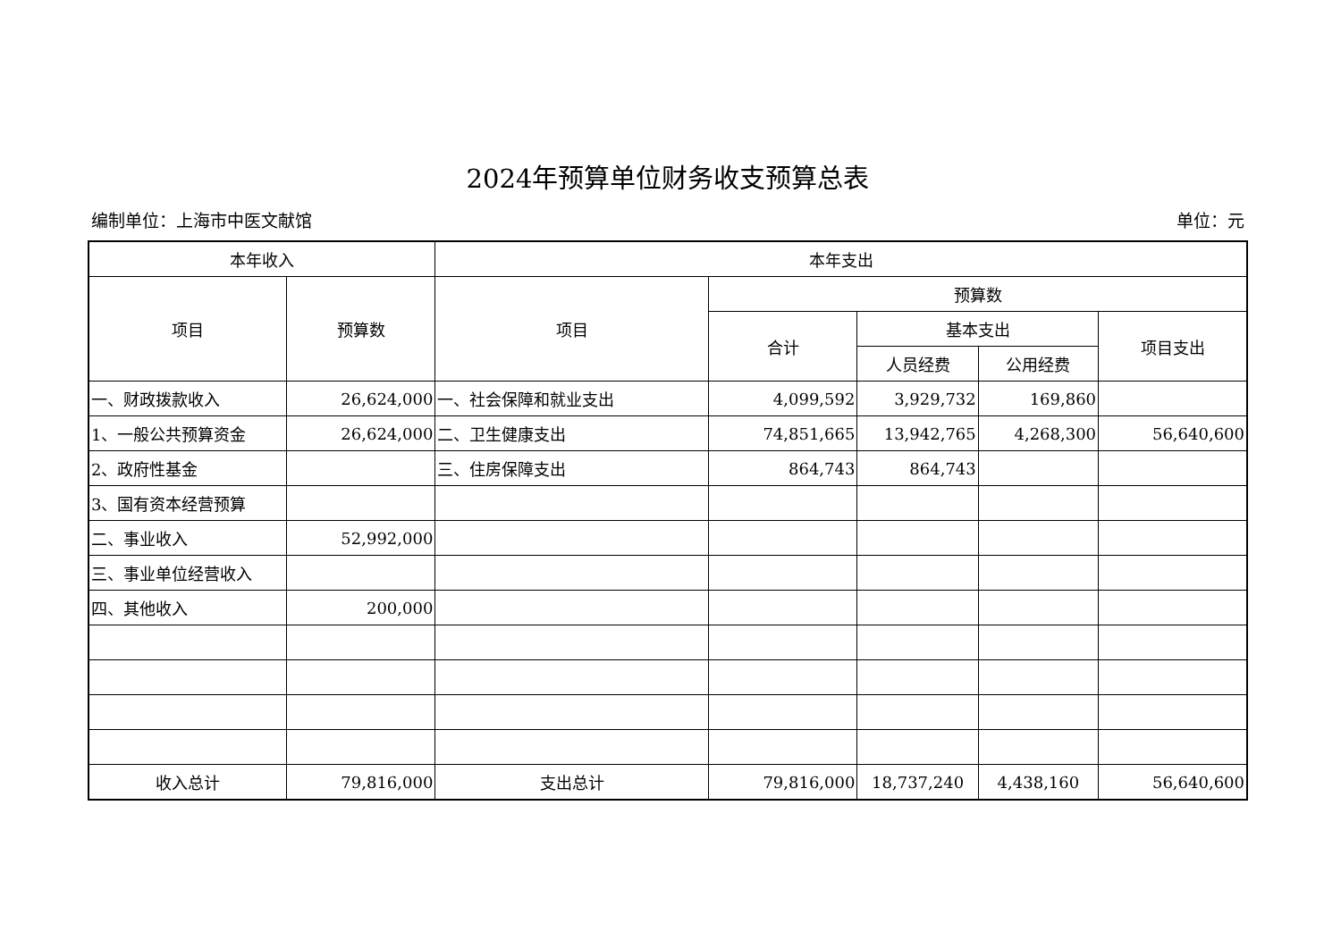2024年预算单位财务收支预算总表
编制单位：上海市中医文献馆 单位：元
| 本年收入 | | 本年支出 | | | | |
| --- | --- | --- | --- | --- | --- | --- |
| 项目 | 预算数 | 项目 | 预算数 | | | |
| | | | 合计 | 基本支出 | | 项目支出 |
| | | | | 人员经费 | 公用经费 | |
| 一、财政拨款收入 | 26,624,000 | 一、社会保障和就业支出 | 4,099,592 | 3,929,732 | 169,860 | |
| 1、一般公共预算资金 | 26,624,000 | 二、卫生健康支出 | 74,851,665 | 13,942,765 | 4,268,300 | 56,640,600 |
| 2、政府性基金 | | 三、住房保障支出 | 864,743 | 864,743 | | |
| 3、国有资本经营预算 | | | | | | |
| 二、事业收入 | 52,992,000 | | | | | |
| 三、事业单位经营收入 | | | | | | |
| 四、其他收入 | 200,000 | | | | | |
| 收入总计 | 79,816,000 | 支出总计 | 79,816,000 | 18,737,240 | 4,438,160 | 56,640,600 |